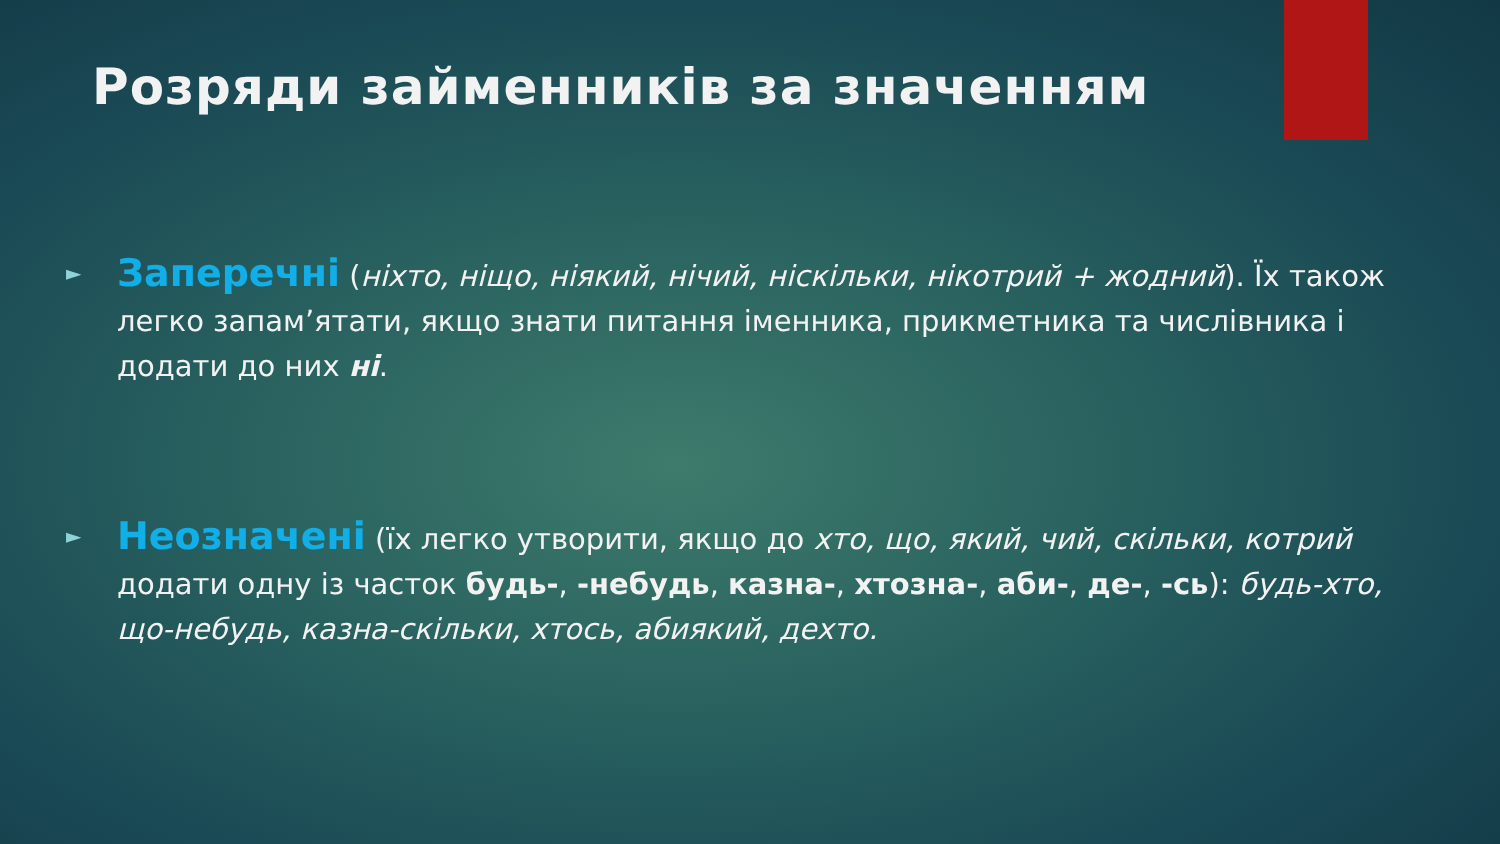Розряди займенників за значенням
► Заперечні (ніхто, ніщо, ніякий, нічий, ніскільки, нікотрий + жодний). Їх також легко запам’ятати, якщо знати питання іменника, прикметника та числівника і додати до них ні.
► Неозначені (їх легко утворити, якщо до хто, що, який, чий, скільки, котрий додати одну із часток будь-, -небудь, казна-, хтозна-, аби-, де-, -сь): будь-хто, що-небудь, казна-скільки, хтось, абиякий, дехто.